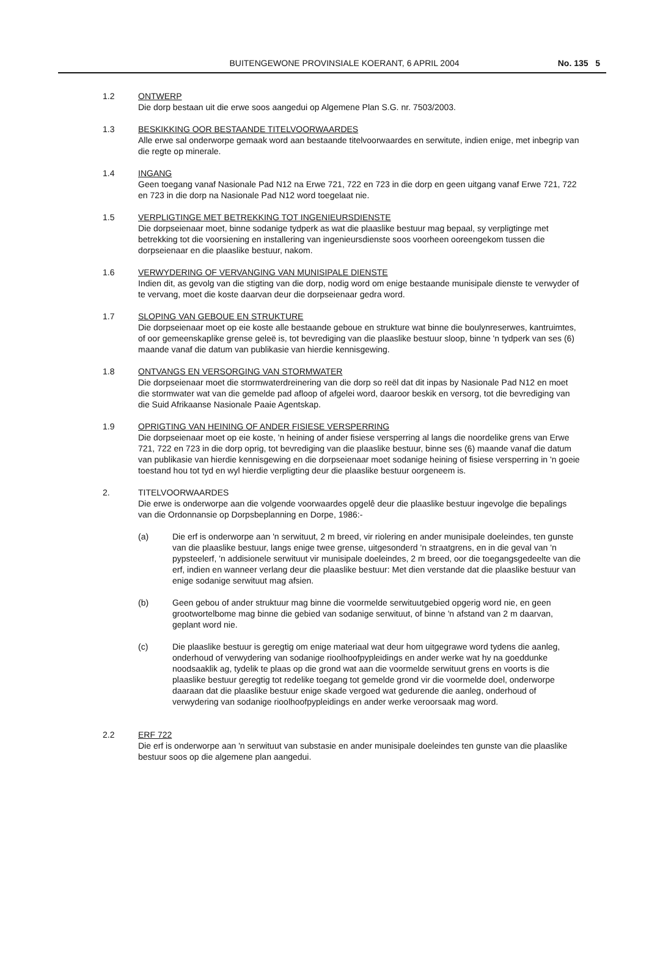BUITENGEWONE PROVINSIALE KOERANT, 6 APRIL 2004
No. 135 5
1.2 ONTWERP
Die dorp bestaan uit die erwe soos aangedui op Algemene Plan S.G. nr. 7503/2003.
1.3 BESKIKKING OOR BESTAANDE TITELVOORWAARDES
Alle erwe sal onderworpe gemaak word aan bestaande titelvoorwaardes en serwitute, indien enige, met inbegrip van die regte op minerale.
1.4 INGANG
Geen toegang vanaf Nasionale Pad N12 na Erwe 721, 722 en 723 in die dorp en geen uitgang vanaf Erwe 721, 722 en 723 in die dorp na Nasionale Pad N12 word toegelaat nie.
1.5 VERPLIGTINGE MET BETREKKING TOT INGENIEURSDIENSTE
Die dorpseienaar moet, binne sodanige tydperk as wat die plaaslike bestuur mag bepaal, sy verpligtinge met betrekking tot die voorsiening en installering van ingenieursdienste soos voorheen ooreengekom tussen die dorpseienaar en die plaaslike bestuur, nakom.
1.6 VERWYDERING OF VERVANGING VAN MUNISIPALE DIENSTE
Indien dit, as gevolg van die stigting van die dorp, nodig word om enige bestaande munisipale dienste te verwyder of te vervang, moet die koste daarvan deur die dorpseienaar gedra word.
1.7 SLOPING VAN GEBOUE EN STRUKTURE
Die dorpseienaar moet op eie koste alle bestaande geboue en strukture wat binne die boulynreserwes, kantruimtes, of oor gemeenskaplike grense geleë is, tot bevrediging van die plaaslike bestuur sloop, binne 'n tydperk van ses (6) maande vanaf die datum van publikasie van hierdie kennisgewing.
1.8 ONTVANGS EN VERSORGING VAN STORMWATER
Die dorpseienaar moet die stormwaterdreinering van die dorp so reël dat dit inpas by Nasionale Pad N12 en moet die stormwater wat van die gemelde pad afloop of afgelei word, daaroor beskik en versorg, tot die bevrediging van die Suid Afrikaanse Nasionale Paaie Agentskap.
1.9 OPRIGTING VAN HEINING OF ANDER FISIESE VERSPERRING
Die dorpseienaar moet op eie koste, 'n heining of ander fisiese versperring al langs die noordelike grens van Erwe 721, 722 en 723 in die dorp oprig, tot bevrediging van die plaaslike bestuur, binne ses (6) maande vanaf die datum van publikasie van hierdie kennisgewing en die dorpseienaar moet sodanige heining of fisiese versperring in 'n goeie toestand hou tot tyd en wyl hierdie verpligting deur die plaaslike bestuur oorgeneem is.
2. TITELVOORWAARDES
Die erwe is onderworpe aan die volgende voorwaardes opgelê deur die plaaslike bestuur ingevolge die bepalings van die Ordonnansie op Dorpsbeplanning en Dorpe, 1986:-
(a) Die erf is onderworpe aan 'n serwituut, 2 m breed, vir riolering en ander munisipale doeleindes, ten gunste van die plaaslike bestuur, langs enige twee grense, uitgesonderd 'n straatgrens, en in die geval van 'n pypsteelerf, 'n addisionele serwituut vir munisipale doeleindes, 2 m breed, oor die toegangsgedeelte van die erf, indien en wanneer verlang deur die plaaslike bestuur: Met dien verstande dat die plaaslike bestuur van enige sodanige serwituut mag afsien.
(b) Geen gebou of ander struktuur mag binne die voormelde serwituutgebied opgerig word nie, en geen grootwortelbome mag binne die gebied van sodanige serwituut, of binne 'n afstand van 2 m daarvan, geplant word nie.
(c) Die plaaslike bestuur is geregtig om enige materiaal wat deur hom uitgegrawe word tydens die aanleg, onderhoud of verwydering van sodanige rioolhoofpypleidings en ander werke wat hy na goeddunke noodsaaklik ag, tydelik te plaas op die grond wat aan die voormelde serwituut grens en voorts is die plaaslike bestuur geregtig tot redelike toegang tot gemelde grond vir die voormelde doel, onderworpe daaraan dat die plaaslike bestuur enige skade vergoed wat gedurende die aanleg, onderhoud of verwydering van sodanige rioolhoofpypleidings en ander werke veroorsaak mag word.
2.2 ERF 722
Die erf is onderworpe aan 'n serwituut van substasie en ander munisipale doeleindes ten gunste van die plaaslike bestuur soos op die algemene plan aangedui.